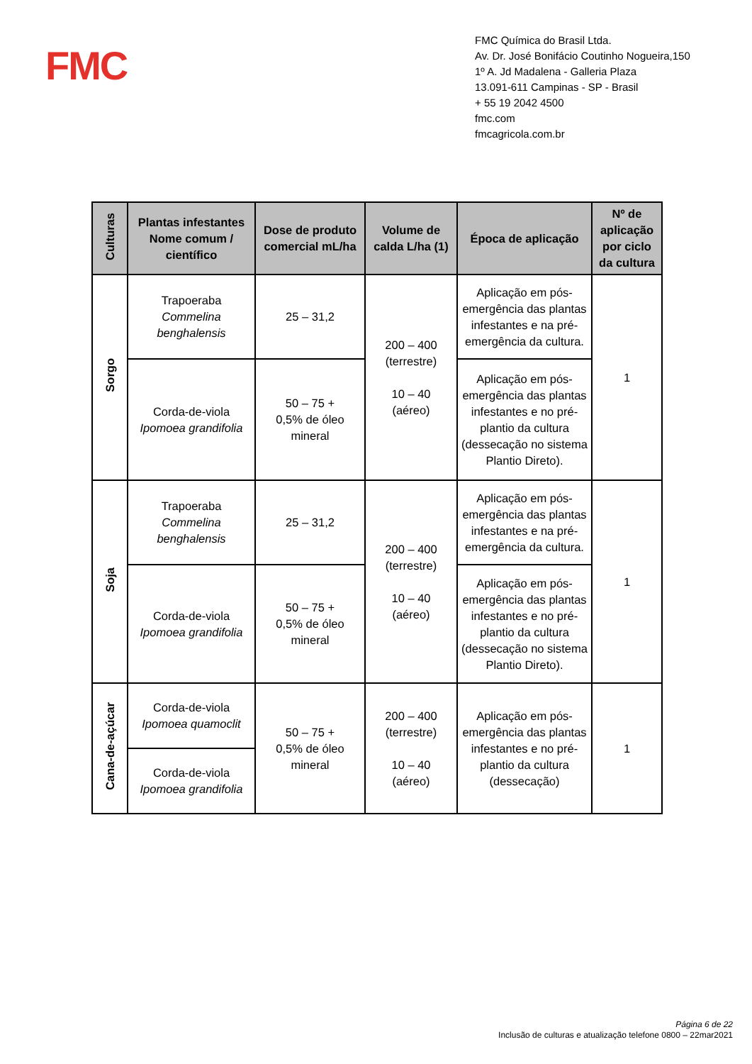FMC
FMC Química do Brasil Ltda.
Av. Dr. José Bonifácio Coutinho Nogueira,150
1º A. Jd Madalena - Galleria Plaza
13.091-611 Campinas - SP - Brasil
+ 55 19 2042 4500
fmc.com
fmcagricola.com.br
| Culturas | Plantas infestantes Nome comum / científico | Dose de produto comercial mL/ha | Volume de calda L/ha (1) | Época de aplicação | Nº de aplicação por ciclo da cultura |
| --- | --- | --- | --- | --- | --- |
| Sorgo | Trapoeraba Commelina benghalensis | 25 – 31,2 | 200 – 400 (terrestre) 10 – 40 (aéreo) | Aplicação em pós-emergência das plantas infestantes e na pré-emergência da cultura. | 1 |
| | Corda-de-viola Ipomoea grandifolia | 50 – 75 + 0,5% de óleo mineral | | Aplicação em pós-emergência das plantas infestantes e no pré-plantio da cultura (dessecação no sistema Plantio Direto). | |
| Soja | Trapoeraba Commelina benghalensis | 25 – 31,2 | 200 – 400 (terrestre) 10 – 40 (aéreo) | Aplicação em pós-emergência das plantas infestantes e na pré-emergência da cultura. | 1 |
| | Corda-de-viola Ipomoea grandifolia | 50 – 75 + 0,5% de óleo mineral | | Aplicação em pós-emergência das plantas infestantes e no pré-plantio da cultura (dessecação no sistema Plantio Direto). | |
| Cana-de-açúcar | Corda-de-viola Ipomoea quamoclit | 50 – 75 + 0,5% de óleo mineral | 200 – 400 (terrestre) 10 – 40 (aéreo) | Aplicação em pós-emergência das plantas infestantes e no pré-plantio da cultura (dessecação) | 1 |
| | Corda-de-viola Ipomoea grandifolia | | | | |
Página 6 de 22
Inclusão de culturas e atualização telefone 0800 – 22mar2021